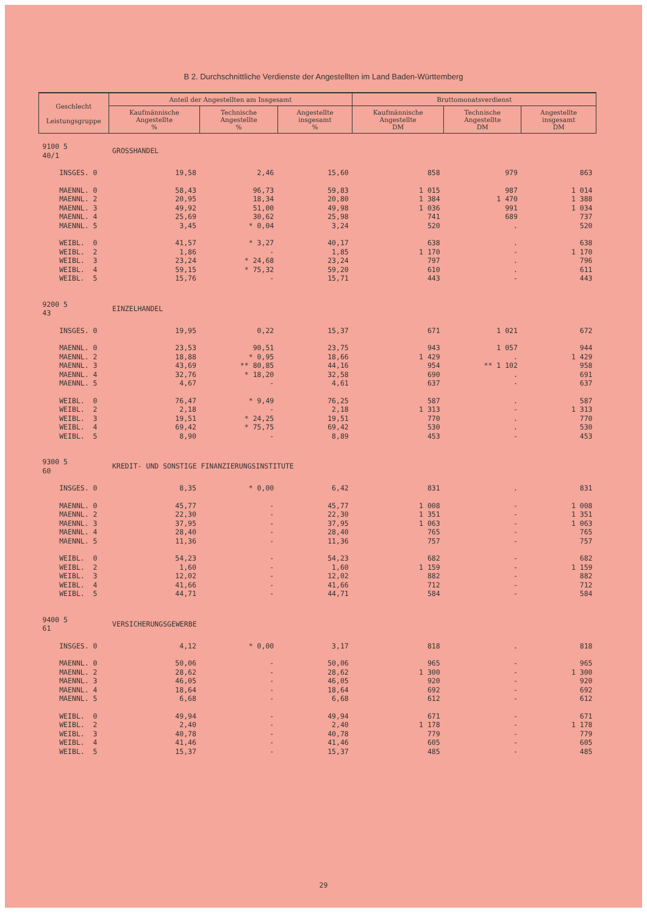B 2. Durchschnittliche Verdienste der Angestellten im Land Baden-Württemberg
| Geschlecht Leistungsgruppe | Anteil der Angestellten am Insgesamt | | | Bruttomonatsverdienst | | |
| --- | --- | --- | --- | --- | --- | --- |
| | Kaufmännische Angestellte % | Technische Angestellte % | Angestellte insgesamt % | Kaufmännische Angestellte DM | Technische Angestellte DM | Angestellte insgesamt DM |
| 9100 5 40/1 | GROSSHANDEL | | | | | |
| INSGES. 0 | 19,58 | 2,46 | 15,60 | 858 | 979 | 863 |
| MAENNL. 0 | 58,43 | 96,73 | 59,83 | 1 015 | 987 | 1 014 |
| MAENNL. 2 | 20,95 | 18,34 | 20,80 | 1 384 | 1 470 | 1 388 |
| MAENNL. 3 | 49,92 | 51,00 | 49,98 | 1 036 | 991 | 1 034 |
| MAENNL. 4 | 25,69 | 30,62 | 25,98 | 741 | 689 | 737 |
| MAENNL. 5 | 3,45 | * 0,04 | 3,24 | 520 | . | 520 |
| WEIBL. 0 | 41,57 | * 3,27 | 40,17 | 638 | . | 638 |
| WEIBL. 2 | 1,86 | - | 1,85 | 1 170 | - | 1 170 |
| WEIBL. 3 | 23,24 | * 24,68 | 23,24 | 797 | . | 796 |
| WEIBL. 4 | 59,15 | * 75,32 | 59,20 | 610 | . | 611 |
| WEIBL. 5 | 15,76 | - | 15,71 | 443 | - | 443 |
| 9200 5 43 | EINZELHANDEL | | | | | |
| INSGES. 0 | 19,95 | 0,22 | 15,37 | 671 | 1 021 | 672 |
| MAENNL. 0 | 23,53 | 90,51 | 23,75 | 943 | 1 057 | 944 |
| MAENNL. 2 | 18,88 | * 0,95 | 18,66 | 1 429 | . | 1 429 |
| MAENNL. 3 | 43,69 | ** 80,85 | 44,16 | 954 | ** 1 102 | 958 |
| MAENNL. 4 | 32,76 | * 18,20 | 32,58 | 690 | . | 691 |
| MAENNL. 5 | 4,67 | - | 4,61 | 637 | - | 637 |
| WEIBL. 0 | 76,47 | * 9,49 | 76,25 | 587 | . | 587 |
| WEIBL. 2 | 2,18 | - | 2,18 | 1 313 | - | 1 313 |
| WEIBL. 3 | 19,51 | * 24,25 | 19,51 | 770 | . | 770 |
| WEIBL. 4 | 69,42 | * 75,75 | 69,42 | 530 | . | 530 |
| WEIBL. 5 | 8,90 | - | 8,89 | 453 | - | 453 |
| 9300 5 60 | KREDIT- UND SONSTIGE FINANZIERUNGSINSTITUTE | | | | | |
| INSGES. 0 | 8,35 | * 0,00 | 6,42 | 831 | . | 831 |
| MAENNL. 0 | 45,77 | - | 45,77 | 1 008 | - | 1 008 |
| MAENNL. 2 | 22,30 | - | 22,30 | 1 351 | - | 1 351 |
| MAENNL. 3 | 37,95 | - | 37,95 | 1 063 | - | 1 063 |
| MAENNL. 4 | 28,40 | - | 28,40 | 765 | - | 765 |
| MAENNL. 5 | 11,36 | - | 11,36 | 757 | - | 757 |
| WEIBL. 0 | 54,23 | - | 54,23 | 682 | - | 682 |
| WEIBL. 2 | 1,60 | - | 1,60 | 1 159 | - | 1 159 |
| WEIBL. 3 | 12,02 | - | 12,02 | 882 | - | 882 |
| WEIBL. 4 | 41,66 | - | 41,66 | 712 | - | 712 |
| WEIBL. 5 | 44,71 | - | 44,71 | 584 | - | 584 |
| 9400 5 61 | VERSICHERUNGSGEWERBE | | | | | |
| INSGES. 0 | 4,12 | * 0,00 | 3,17 | 818 | . | 818 |
| MAENNL. 0 | 50,06 | - | 50,06 | 965 | - | 965 |
| MAENNL. 2 | 28,62 | - | 28,62 | 1 300 | - | 1 300 |
| MAENNL. 3 | 46,05 | - | 46,05 | 920 | - | 920 |
| MAENNL. 4 | 18,64 | - | 18,64 | 692 | - | 692 |
| MAENNL. 5 | 6,68 | - | 6,68 | 612 | - | 612 |
| WEIBL. 0 | 49,94 | - | 49,94 | 671 | - | 671 |
| WEIBL. 2 | 2,40 | - | 2,40 | 1 178 | - | 1 178 |
| WEIBL. 3 | 40,78 | - | 40,78 | 779 | - | 779 |
| WEIBL. 4 | 41,46 | - | 41,46 | 605 | - | 605 |
| WEIBL. 5 | 15,37 | - | 15,37 | 485 | - | 485 |
29